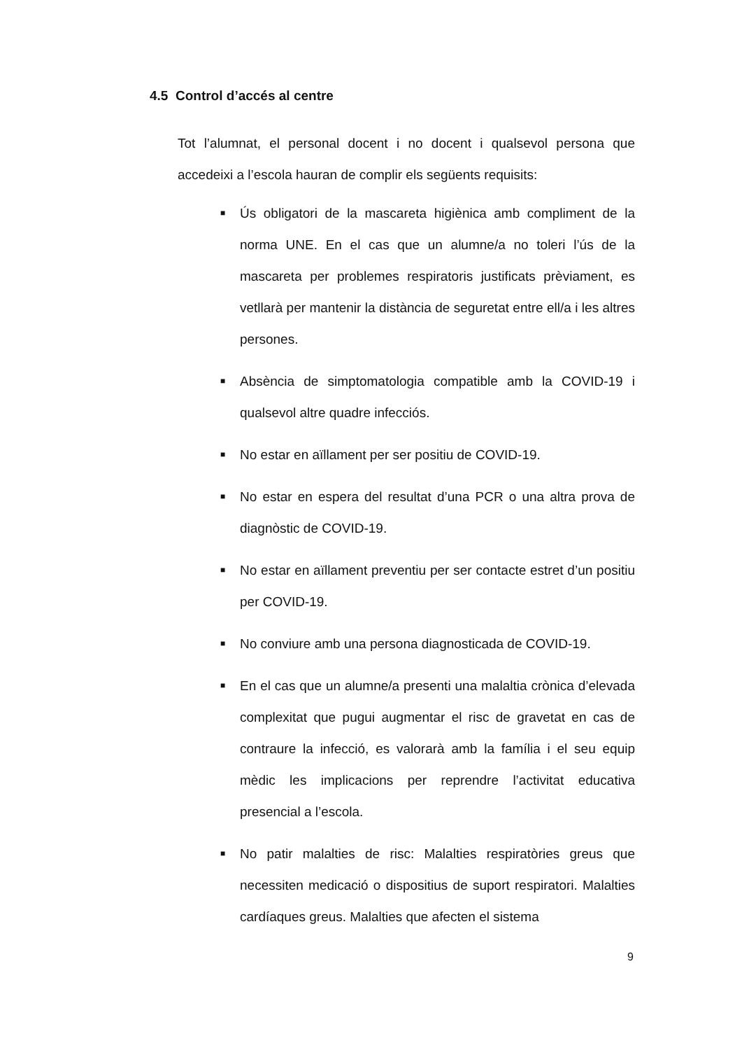4.5 Control d’accés al centre
Tot l’alumnat, el personal docent i no docent i qualsevol persona que accedeixi a l’escola hauran de complir els següents requisits:
■ Ús obligatori de la mascareta higiènica amb compliment de la norma UNE. En el cas que un alumne/a no toleri l’ús de la mascareta per problemes respiratoris justificats prèviament, es vetllarà per mantenir la distància de seguretat entre ell/a i les altres persones.
■ Absència de simptomatologia compatible amb la COVID-19 i qualsevol altre quadre infecciós.
■ No estar en aïllament per ser positiu de COVID-19.
■ No estar en espera del resultat d’una PCR o una altra prova de diagnòstic de COVID-19.
■ No estar en aïllament preventiu per ser contacte estret d’un positiu per COVID-19.
■ No conviure amb una persona diagnosticada de COVID-19.
■ En el cas que un alumne/a presenti una malaltia crònica d’elevada complexitat que pugui augmentar el risc de gravetat en cas de contraure la infecció, es valorarà amb la família i el seu equip mèdic les implicacions per reprendre l’activitat educativa presencial a l’escola.
■ No patir malalties de risc: Malalties respiratòries greus que necessiten medicació o dispositius de suport respiratori. Malalties cardíaques greus. Malalties que afecten el sistema
9